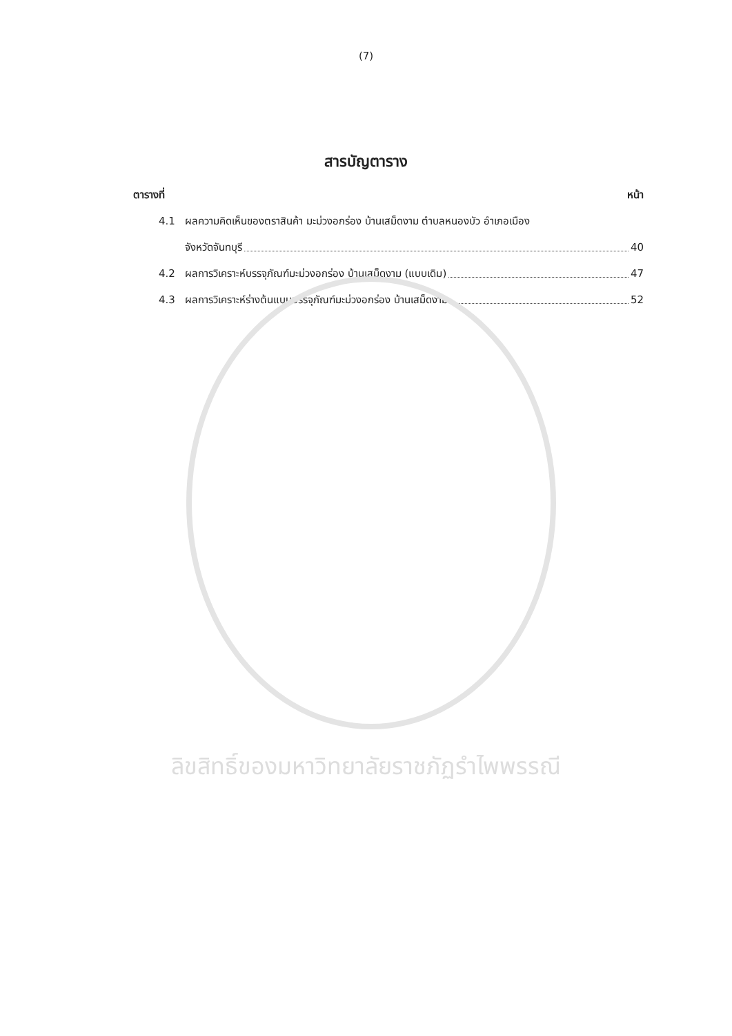(7)
สารบัญตาราง
ตารางที่ หน้า
4.1 ผลความคิดเห็นของตราสินค้า มะม่วงอกร่อง บ้านเสม็ดงาม ตำบลหนองบัว อำเภอเมือง
จังหวัดจันทบุรี 40
4.2 ผลการวิเคราะห์บรรจุภัณฑ์มะม่วงอกร่อง บ้านเสม็ดงาม (แบบเดิม) 47
4.3 ผลการวิเคราะห์ร่างต้นแบบบรรจุภัณฑ์มะม่วงอกร่อง บ้านเสม็ดงาม 52
ลิขสิทธิ์ของมหาวิทยาลัยราชภัฏรำไพพรรณี